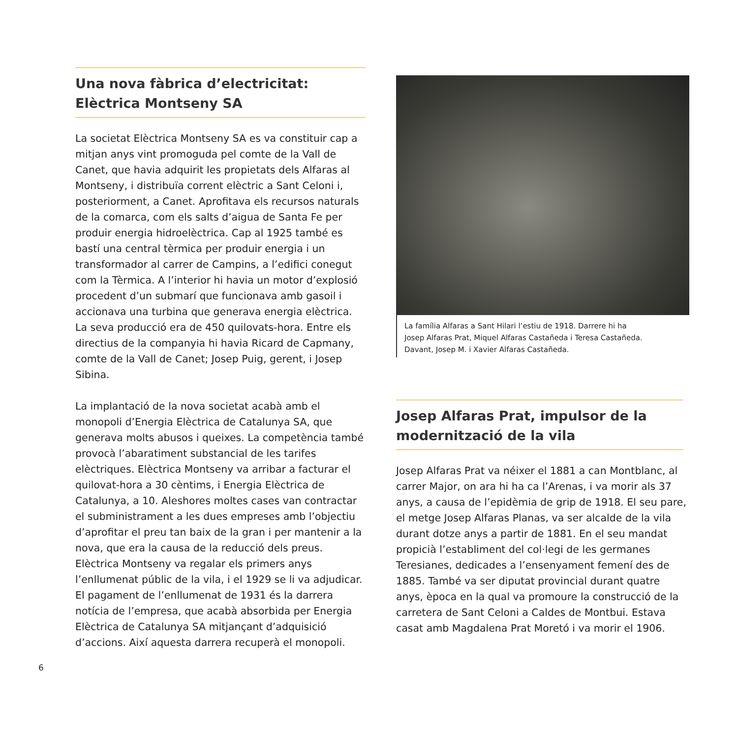Una nova fàbrica d’electricitat:
Elèctrica Montseny SA
La societat Elèctrica Montseny SA es va constituir cap a mitjan anys vint promoguda pel comte de la Vall de Canet, que havia adquirit les propietats dels Alfaras al Montseny, i distribuïa corrent elèctric a Sant Celoni i, posteriorment, a Canet. Aprofitava els recursos naturals de la comarca, com els salts d’aigua de Santa Fe per produir energia hidroelèctrica. Cap al 1925 també es bastí una central tèrmica per produir energia i un transformador al carrer de Campins, a l’edifici conegut com la Tèrmica. A l’interior hi havia un motor d’explosió procedent d’un submarí que funcionava amb gasoil i accionava una turbina que generava energia elèctrica. La seva producció era de 450 quilovats-hora. Entre els directius de la companyia hi havia Ricard de Capmany, comte de la Vall de Canet; Josep Puig, gerent, i Josep Sibina.
La implantació de la nova societat acabà amb el monopoli d’Energia Elèctrica de Catalunya SA, que generava molts abusos i queixes. La competència també provocà l’abaratiment substancial de les tarifes elèctriques. Elèctrica Montseny va arribar a facturar el quilovat-hora a 30 cèntims, i Energia Elèctrica de Catalunya, a 10. Aleshores moltes cases van contractar el subministrament a les dues empreses amb l’objectiu d’aprofitar el preu tan baix de la gran i per mantenir a la nova, que era la causa de la reducció dels preus. Elèctrica Montseny va regalar els primers anys l’enllumenat públic de la vila, i el 1929 se li va adjudicar. El pagament de l’enllumenat de 1931 és la darrera notícia de l’empresa, que acabà absorbida per Energia Elèctrica de Catalunya SA mitjançant d’adquisició d’accions. Així aquesta darrera recuperà el monopoli.
La família Alfaras a Sant Hilari l’estiu de 1918. Darrere hi ha
Josep Alfaras Prat, Miquel Alfaras Castañeda i Teresa Castañeda.
Davant, Josep M. i Xavier Alfaras Castañeda.
Josep Alfaras Prat, impulsor de la modernització de la vila
Josep Alfaras Prat va néixer el 1881 a can Montblanc, al carrer Major, on ara hi ha ca l’Arenas, i va morir als 37 anys, a causa de l’epidèmia de grip de 1918. El seu pare, el metge Josep Alfaras Planas, va ser alcalde de la vila durant dotze anys a partir de 1881. En el seu mandat propicià l’establiment del col·legi de les germanes Teresianes, dedicades a l’ensenyament femení des de 1885. També va ser diputat provincial durant quatre anys, època en la qual va promoure la construcció de la carretera de Sant Celoni a Caldes de Montbui. Estava casat amb Magdalena Prat Moretó i va morir el 1906.
6